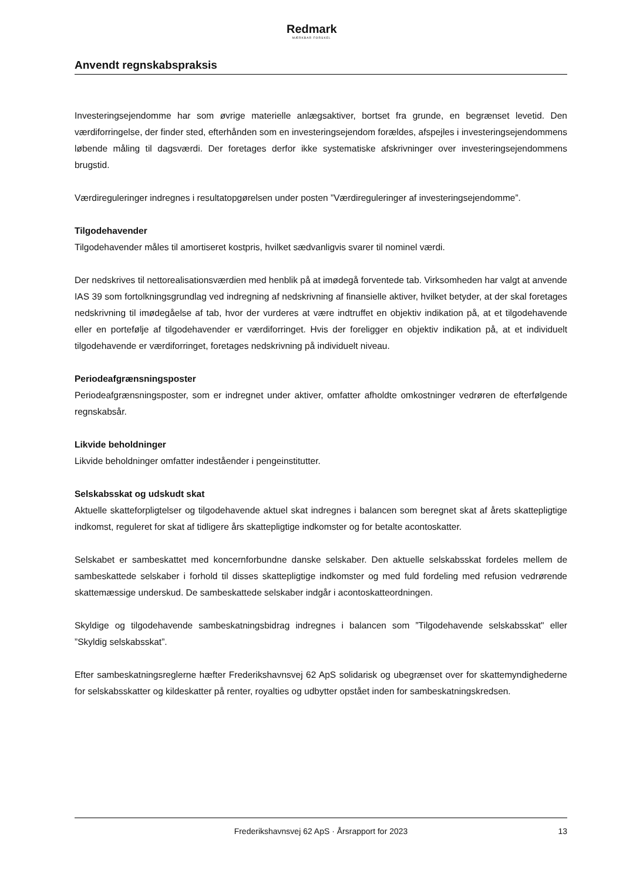Redmark
MÆRKBAR FORSKEL
Anvendt regnskabspraksis
Investeringsejendomme har som øvrige materielle anlægsaktiver, bortset fra grunde, en begrænset levetid. Den værdiforringelse, der finder sted, efterhånden som en investeringsejendom forældes, afspejles i investeringsejendommens løbende måling til dagsværdi. Der foretages derfor ikke systematiske afskrivninger over investeringsejendommens brugstid.
Værdireguleringer indregnes i resultatopgørelsen under posten ”Værdireguleringer af investeringsejendomme”.
Tilgodehavender
Tilgodehavender måles til amortiseret kostpris, hvilket sædvanligvis svarer til nominel værdi.
Der nedskrives til nettorealisationsværdien med henblik på at imødegå forventede tab. Virksomheden har valgt at anvende IAS 39 som fortolkningsgrundlag ved indregning af nedskrivning af finansielle aktiver, hvilket betyder, at der skal foretages nedskrivning til imødegåelse af tab, hvor der vurderes at være indtruffet en objektiv indikation på, at et tilgodehavende eller en portefølje af tilgodehavender er værdiforringet. Hvis der foreligger en objektiv indikation på, at et individuelt tilgodehavende er værdiforringet, foretages nedskrivning på individuelt niveau.
Periodeafgrænsningsposter
Periodeafgrænsningsposter, som er indregnet under aktiver, omfatter afholdte omkostninger vedrøren de efterfølgende regnskabsår.
Likvide beholdninger
Likvide beholdninger omfatter indeståender i pengeinstitutter.
Selskabsskat og udskudt skat
Aktuelle skatteforpligtelser og tilgodehavende aktuel skat indregnes i balancen som beregnet skat af årets skattepligtige indkomst, reguleret for skat af tidligere års skattepligtige indkomster og for betalte acontoskatter.
Selskabet er sambeskattet med koncernforbundne danske selskaber. Den aktuelle selskabsskat fordeles mellem de sambeskattede selskaber i forhold til disses skattepligtige indkomster og med fuld fordeling med refusion vedrørende skattemæssige underskud. De sambeskattede selskaber indgår i acontoskatteordningen.
Skyldige og tilgodehavende sambeskatningsbidrag indregnes i balancen som ”Tilgodehavende selskabsskat" eller ”Skyldig selskabsskat”.
Efter sambeskatningsreglerne hæfter Frederikshavnsvej 62 ApS solidarisk og ubegrænset over for skattemyndighederne for selskabsskatter og kildeskatter på renter, royalties og udbytter opstået inden for sambeskatningskredsen.
Frederikshavnsvej 62 ApS · Årsrapport for 2023 13